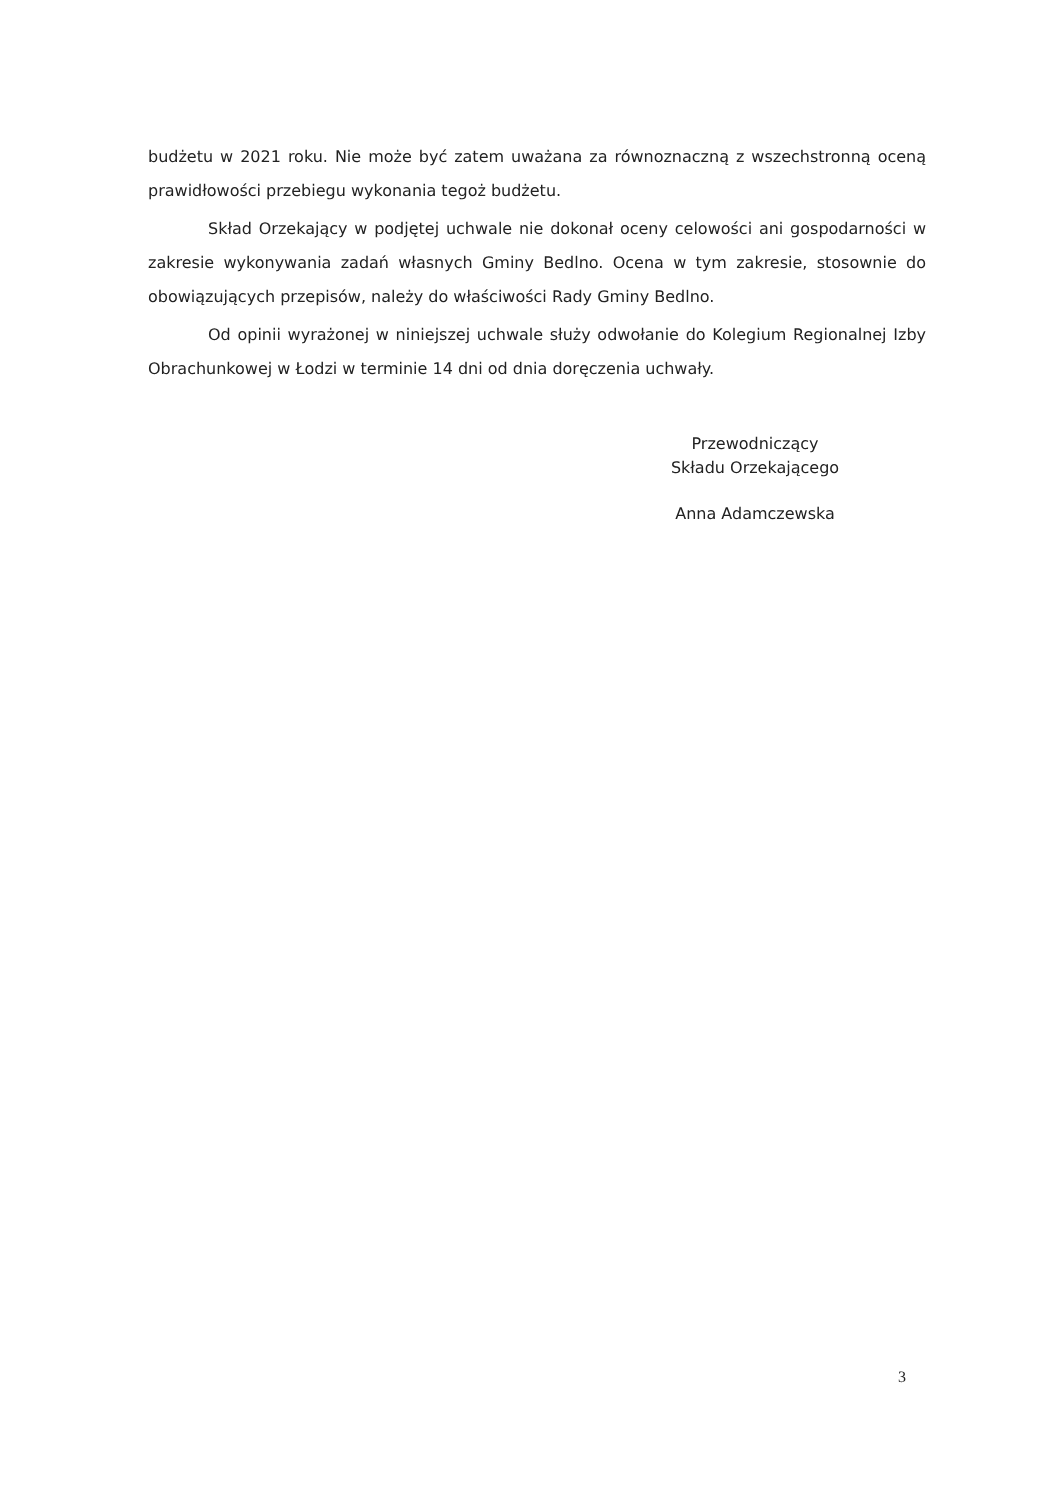budżetu w 2021 roku. Nie może być zatem uważana za równoznaczną z wszechstronną oceną prawidłowości przebiegu wykonania tegoż budżetu.
Skład Orzekający w podjętej uchwale nie dokonał oceny celowości ani gospodarności w zakresie wykonywania zadań własnych Gminy Bedlno. Ocena w tym zakresie, stosownie do obowiązujących przepisów, należy do właściwości Rady Gminy Bedlno.
Od opinii wyrażonej w niniejszej uchwale służy odwołanie do Kolegium Regionalnej Izby Obrachunkowej w Łodzi w terminie 14 dni od dnia doręczenia uchwały.
Przewodniczący
Składu Orzekającego
Anna Adamczewska
3